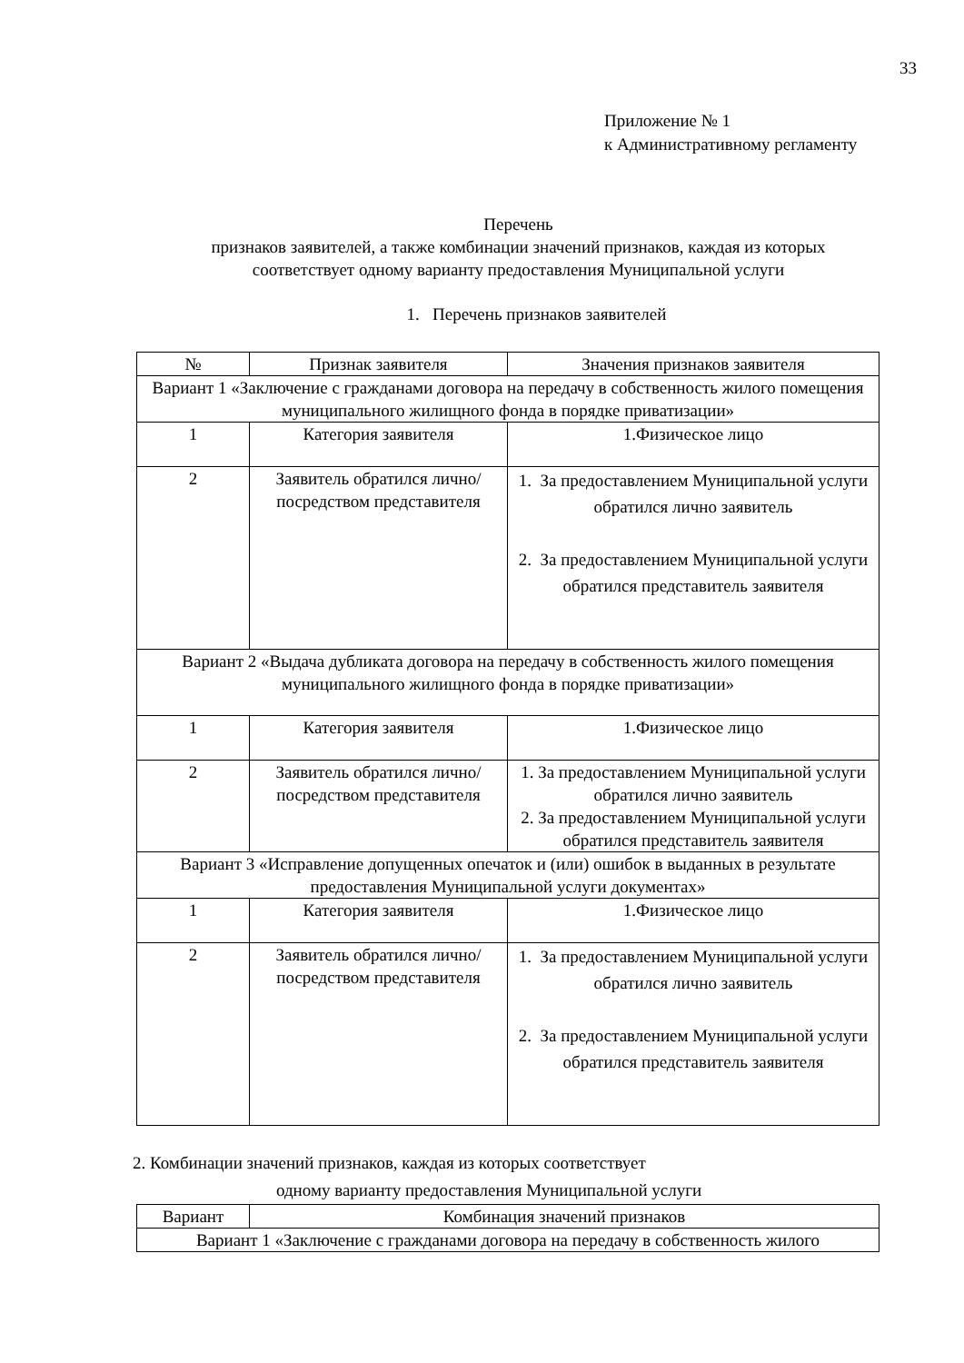33
Приложение № 1
к Административному регламенту
Перечень
признаков заявителей, а также комбинации значений признаков, каждая из которых
соответствует одному варианту предоставления Муниципальной услуги
1. Перечень признаков заявителей
| № | Признак заявителя | Значения признаков заявителя |
| --- | --- | --- |
| Вариант 1 «Заключение с гражданами договора на передачу в собственность жилого помещения муниципального жилищного фонда в порядке приватизации» | | |
| 1 | Категория заявителя | 1.Физическое лицо |
| 2 | Заявитель обратился лично/посредством представителя | 1. За предоставлением Муниципальной услуги обратился лично заявитель 2. За предоставлением Муниципальной услуги обратился представитель заявителя |
| Вариант 2 «Выдача дубликата договора на передачу в собственность жилого помещения муниципального жилищного фонда в порядке приватизации» | | |
| 1 | Категория заявителя | 1.Физическое лицо |
| 2 | Заявитель обратился лично/посредством представителя | 1. За предоставлением Муниципальной услуги обратился лично заявитель 2. За предоставлением Муниципальной услуги обратился представитель заявителя |
| Вариант 3 «Исправление допущенных опечаток и (или) ошибок в выданных в результате предоставления Муниципальной услуги документах» | | |
| 1 | Категория заявителя | 1.Физическое лицо |
| 2 | Заявитель обратился лично/посредством представителя | 1. За предоставлением Муниципальной услуги обратился лично заявитель 2. За предоставлением Муниципальной услуги обратился представитель заявителя |
2. Комбинации значений признаков, каждая из которых соответствует
одному варианту предоставления Муниципальной услуги
| Вариант | Комбинация значений признаков |
| --- | --- |
| Вариант 1 «Заключение с гражданами договора на передачу в собственность жилого | |